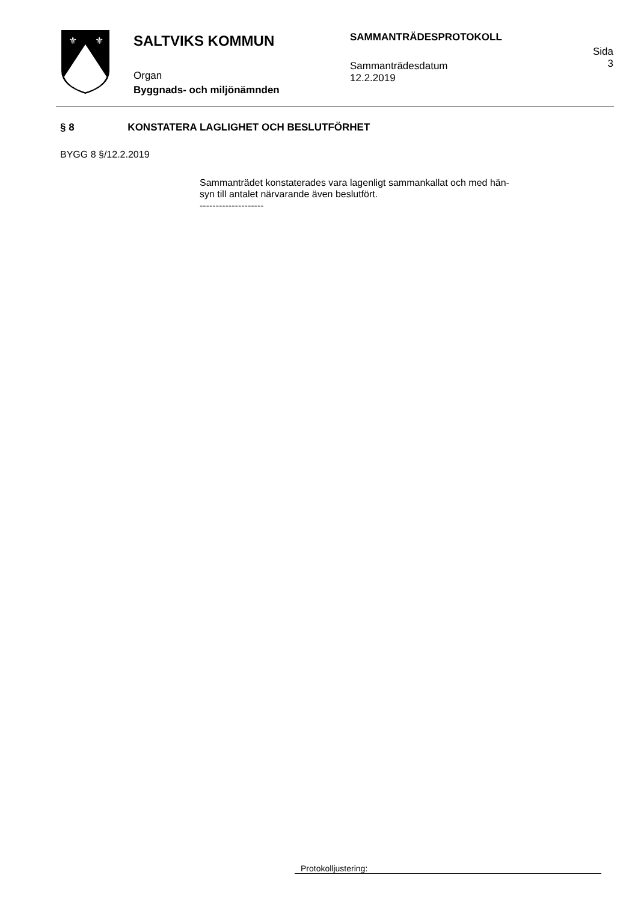⚜
⚜
SALTVIKS KOMMUN
Organ
Byggnads- och miljönämnden
SAMMANTRÄDESPROTOKOLL
Sammanträdesdatum
12.2.2019
Sida
3
§ 8 KONSTATERA LAGLIGHET OCH BESLUTFÖRHET
BYGG 8 §/12.2.2019
Sammanträdet konstaterades vara lagenligt sammankallat och med hän-
syn till antalet närvarande även beslutfört.
--------------------
Protokolljustering: